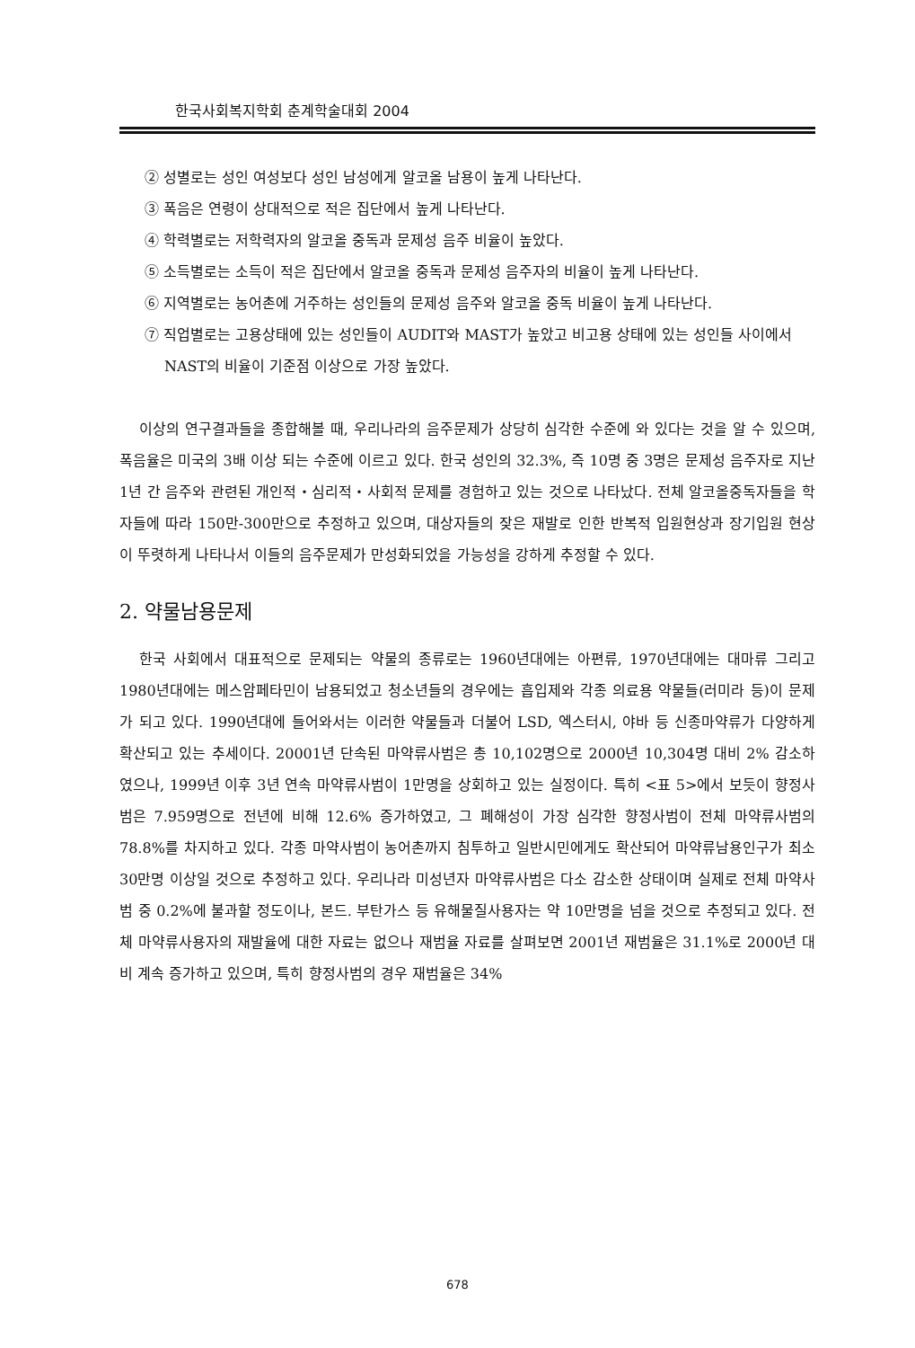한국사회복지학회 춘계학술대회 2004
② 성별로는 성인 여성보다 성인 남성에게 알코올 남용이 높게 나타난다.
③ 폭음은 연령이 상대적으로 적은 집단에서 높게 나타난다.
④ 학력별로는 저학력자의 알코올 중독과 문제성 음주 비율이 높았다.
⑤ 소득별로는 소득이 적은 집단에서 알코올 중독과 문제성 음주자의 비율이 높게 나타난다.
⑥ 지역별로는 농어촌에 거주하는 성인들의 문제성 음주와 알코올 중독 비율이 높게 나타난다.
⑦ 직업별로는 고용상태에 있는 성인들이 AUDIT와 MAST가 높았고 비고용 상태에 있는 성인들 사이에서 NAST의 비율이 기준점 이상으로 가장 높았다.
이상의 연구결과들을 종합해볼 때, 우리나라의 음주문제가 상당히 심각한 수준에 와 있다는 것을 알 수 있으며, 폭음율은 미국의 3배 이상 되는 수준에 이르고 있다. 한국 성인의 32.3%, 즉 10명 중 3명은 문제성 음주자로 지난 1년 간 음주와 관련된 개인적・심리적・사회적 문제를 경험하고 있는 것으로 나타났다. 전체 알코올중독자들을 학자들에 따라 150만-300만으로 추정하고 있으며, 대상자들의 잦은 재발로 인한 반복적 입원현상과 장기입원 현상이 뚜렷하게 나타나서 이들의 음주문제가 만성화되었을 가능성을 강하게 추정할 수 있다.
2. 약물남용문제
한국 사회에서 대표적으로 문제되는 약물의 종류로는 1960년대에는 아편류, 1970년대에는 대마류 그리고 1980년대에는 메스암페타민이 남용되었고 청소년들의 경우에는 흡입제와 각종 의료용 약물들(러미라 등)이 문제가 되고 있다. 1990년대에 들어와서는 이러한 약물들과 더불어 LSD, 엑스터시, 야바 등 신종마약류가 다양하게 확산되고 있는 추세이다. 20001년 단속된 마약류사범은 총 10,102명으로 2000년 10,304명 대비 2% 감소하였으나, 1999년 이후 3년 연속 마약류사범이 1만명을 상회하고 있는 실정이다. 특히 <표 5>에서 보듯이 향정사범은 7.959명으로 전년에 비해 12.6% 증가하였고, 그 폐해성이 가장 심각한 향정사범이 전체 마약류사범의 78.8%를 차지하고 있다. 각종 마약사범이 농어촌까지 침투하고 일반시민에게도 확산되어 마약류남용인구가 최소 30만명 이상일 것으로 추정하고 있다. 우리나라 미성년자 마약류사범은 다소 감소한 상태이며 실제로 전체 마약사범 중 0.2%에 불과할 정도이나, 본드. 부탄가스 등 유해물질사용자는 약 10만명을 넘을 것으로 추정되고 있다. 전체 마약류사용자의 재발율에 대한 자료는 없으나 재범율 자료를 살펴보면 2001년 재범율은 31.1%로 2000년 대비 계속 증가하고 있으며, 특히 향정사범의 경우 재범율은 34%
678